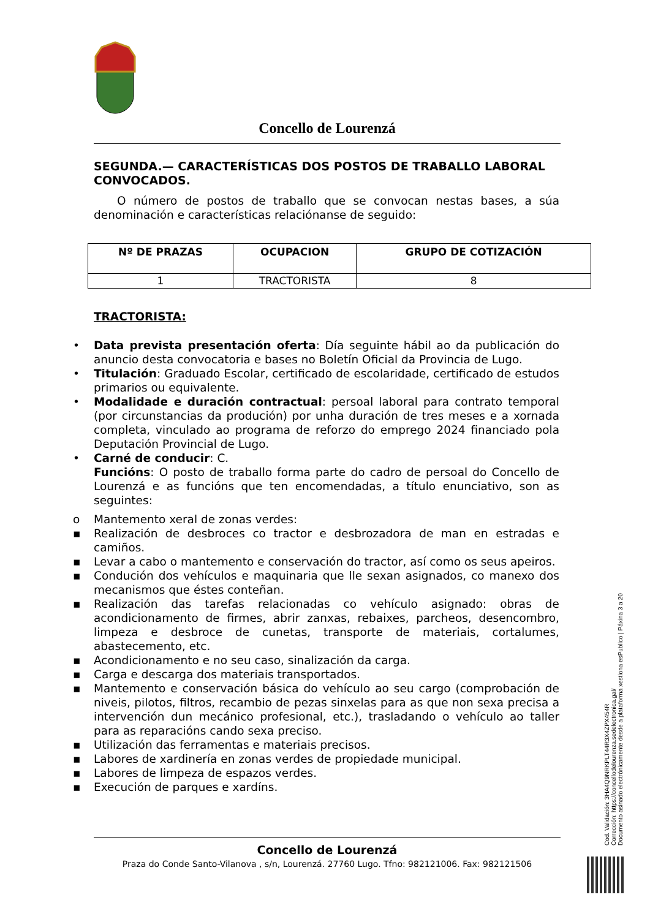Concello de Lourenzá
SEGUNDA.— CARACTERÍSTICAS DOS POSTOS DE TRABALLO LABORAL CONVOCADOS.
O número de postos de traballo que se convocan nestas bases, a súa denominación e características relaciónanse de seguido:
| Nº DE PRAZAS | OCUPACION | GRUPO DE COTIZACIÓN |
| --- | --- | --- |
| 1 | TRACTORISTA | 8 |
TRACTORISTA:
• Data prevista presentación oferta: Día seguinte hábil ao da publicación do anuncio desta convocatoria e bases no Boletín Oficial da Provincia de Lugo.
• Titulación: Graduado Escolar, certificado de escolaridade, certificado de estudos primarios ou equivalente.
• Modalidade e duración contractual: persoal laboral para contrato temporal (por circunstancias da produción) por unha duración de tres meses e a xornada completa, vinculado ao programa de reforzo do emprego 2024 financiado pola Deputación Provincial de Lugo.
• Carné de conducir: C.
Funcións: O posto de traballo forma parte do cadro de persoal do Concello de Lourenzá e as funcións que ten encomendadas, a título enunciativo, son as seguintes:
o Mantemento xeral de zonas verdes:
▪ Realización de desbroces co tractor e desbrozadora de man en estradas e camiños.
▪ Levar a cabo o mantemento e conservación do tractor, así como os seus apeiros.
▪ Condución dos vehículos e maquinaria que lle sexan asignados, co manexo dos mecanismos que éstes conteñan.
▪ Realización das tarefas relacionadas co vehículo asignado: obras de acondicionamento de firmes, abrir zanxas, rebaixes, parcheos, desencombro, limpeza e desbroce de cunetas, transporte de materiais, cortalumes, abastecemento, etc.
▪ Acondicionamento e no seu caso, sinalización da carga.
▪ Carga e descarga dos materiais transportados.
▪ Mantemento e conservación básica do vehículo ao seu cargo (comprobación de niveis, pilotos, filtros, recambio de pezas sinxelas para as que non sexa precisa a intervención dun mecánico profesional, etc.), trasladando o vehículo ao taller para as reparacións cando sexa preciso.
▪ Utilización das ferramentas e materiais precisos.
▪ Labores de xardinería en zonas verdes de propiedade municipal.
▪ Labores de limpeza de espazos verdes.
▪ Execución de parques e xardíns.
Concello de Lourenzá
Praza do Conde Santo-Vilanova , s/n, Lourenzá. 27760 Lugo. Tfno: 982121006. Fax: 982121506
Cod. Validación: 3HA4Q9NRKPLT44R3X4ZPX454R
Corrección: https://concellodelourenza.sedelectronica.gal/
Documento asinado electrónicamente desde a plataforma xestiona esPublico | Páxina 3 a 20